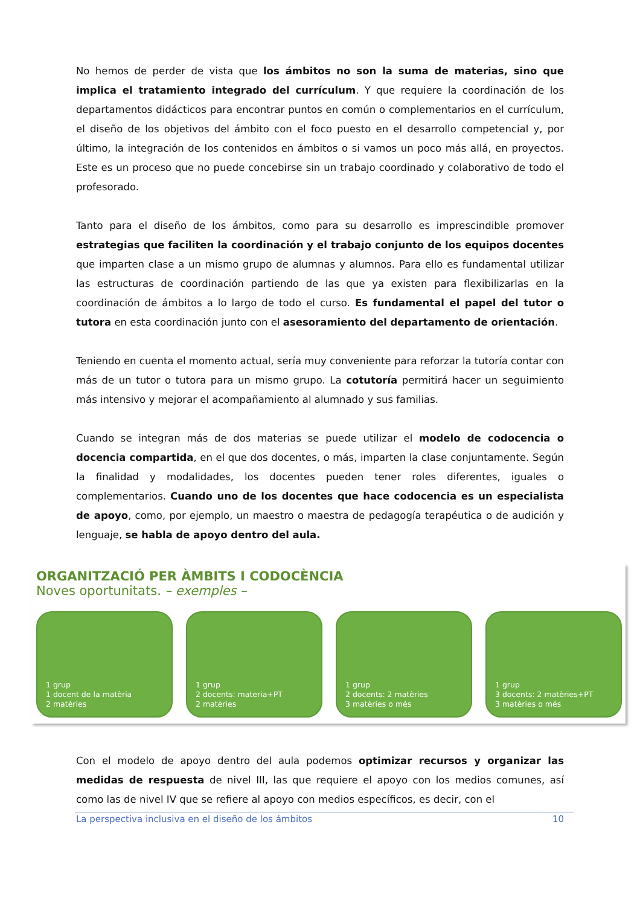No hemos de perder de vista que los ámbitos no son la suma de materias, sino que implica el tratamiento integrado del currículum. Y que requiere la coordinación de los departamentos didácticos para encontrar puntos en común o complementarios en el currículum, el diseño de los objetivos del ámbito con el foco puesto en el desarrollo competencial y, por último, la integración de los contenidos en ámbitos o si vamos un poco más allá, en proyectos. Este es un proceso que no puede concebirse sin un trabajo coordinado y colaborativo de todo el profesorado.
Tanto para el diseño de los ámbitos, como para su desarrollo es imprescindible promover estrategias que faciliten la coordinación y el trabajo conjunto de los equipos docentes que imparten clase a un mismo grupo de alumnas y alumnos. Para ello es fundamental utilizar las estructuras de coordinación partiendo de las que ya existen para flexibilizarlas en la coordinación de ámbitos a lo largo de todo el curso. Es fundamental el papel del tutor o tutora en esta coordinación junto con el asesoramiento del departamento de orientación.
Teniendo en cuenta el momento actual, sería muy conveniente para reforzar la tutoría contar con más de un tutor o tutora para un mismo grupo. La cotutoría permitirá hacer un seguimiento más intensivo y mejorar el acompañamiento al alumnado y sus familias.
Cuando se integran más de dos materias se puede utilizar el modelo de codocencia o docencia compartida, en el que dos docentes, o más, imparten la clase conjuntamente. Según la finalidad y modalidades, los docentes pueden tener roles diferentes, iguales o complementarios. Cuando uno de los docentes que hace codocencia es un especialista de apoyo, como, por ejemplo, un maestro o maestra de pedagogía terapéutica o de audición y lenguaje, se habla de apoyo dentro del aula.
ORGANITZACIÓ PER ÀMBITS I CODOCÈNCIA
Noves oportunitats. – exemples –
1 grup
1 docent de la matèria
2 matèries
1 grup
2 docents: materia+PT
2 matèries
1 grup
2 docents: 2 matèries
3 matèries o més
1 grup
3 docents: 2 matèries+PT
3 matèries o més
Con el modelo de apoyo dentro del aula podemos optimizar recursos y organizar las medidas de respuesta de nivel III, las que requiere el apoyo con los medios comunes, así como las de nivel IV que se refiere al apoyo con medios específicos, es decir, con el
La perspectiva inclusiva en el diseño de los ámbitos 10